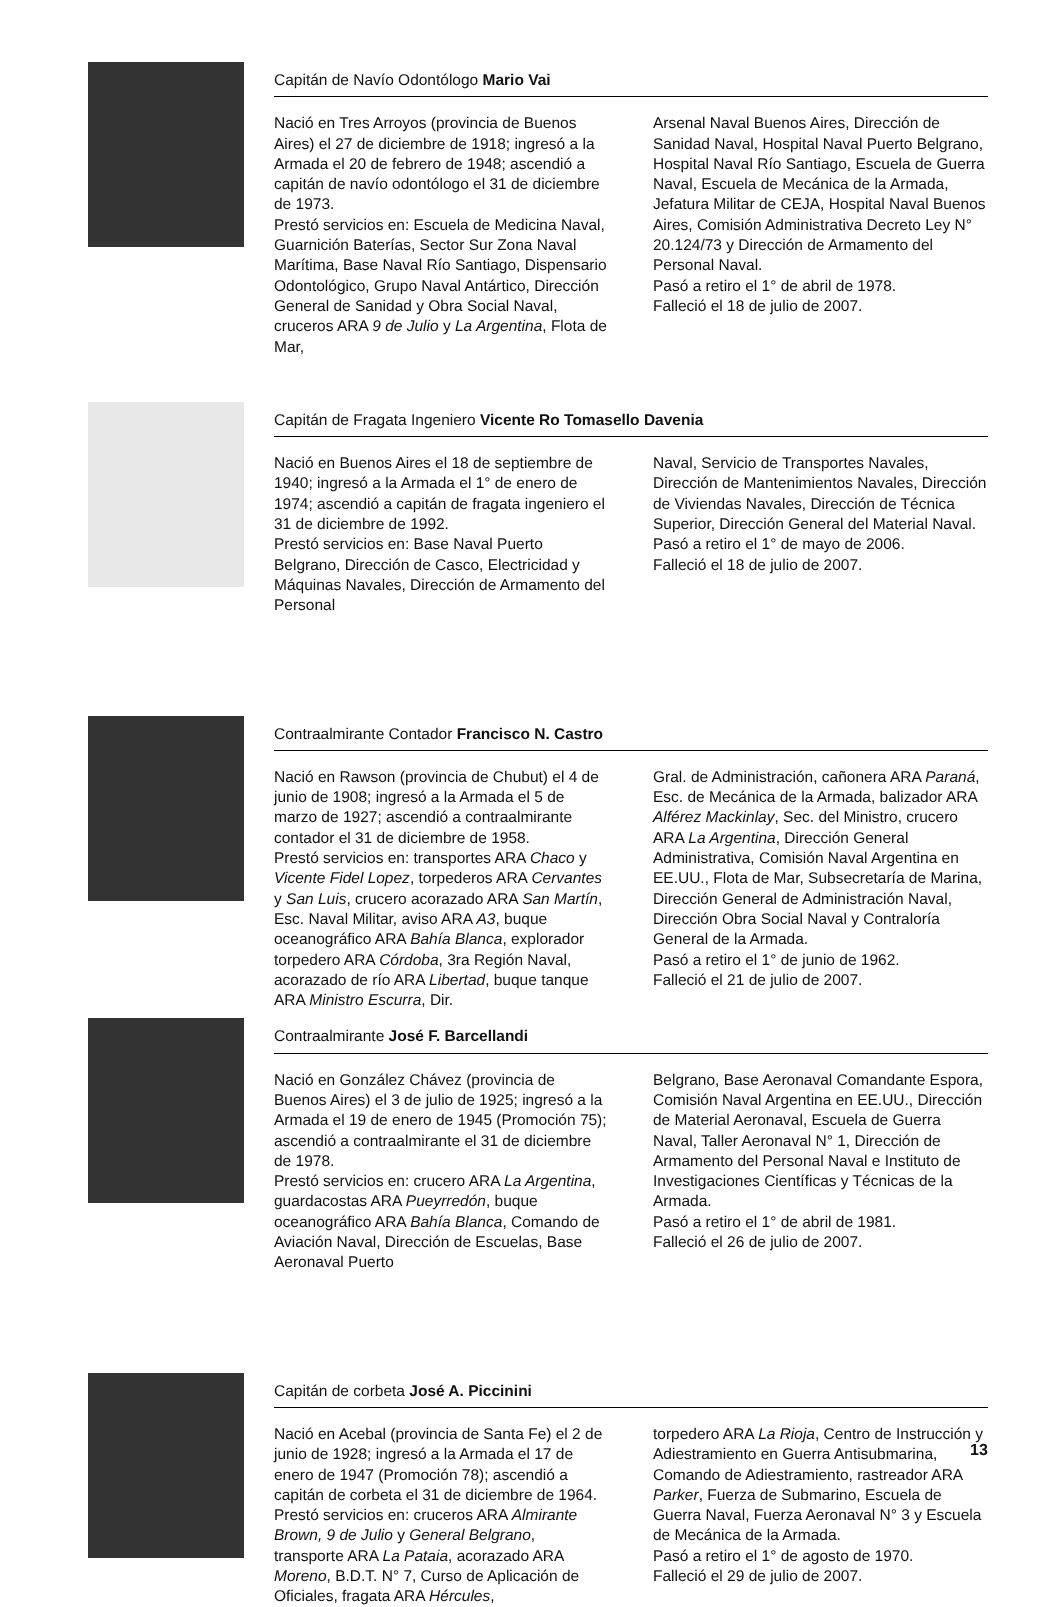Capitán de Navío Odontólogo Mario Vai
Nació en Tres Arroyos (provincia de Buenos Aires) el 27 de diciembre de 1918; ingresó a la Armada el 20 de febrero de 1948; ascendió a capitán de navío odontólogo el 31 de diciembre de 1973.
Prestó servicios en: Escuela de Medicina Naval, Guarnición Baterías, Sector Sur Zona Naval Marítima, Base Naval Río Santiago, Dispensario Odontológico, Grupo Naval Antártico, Dirección General de Sanidad y Obra Social Naval, cruceros ARA 9 de Julio y La Argentina, Flota de Mar,
Arsenal Naval Buenos Aires, Dirección de Sanidad Naval, Hospital Naval Puerto Belgrano, Hospital Naval Río Santiago, Escuela de Guerra Naval, Escuela de Mecánica de la Armada, Jefatura Militar de CEJA, Hospital Naval Buenos Aires, Comisión Administrativa Decreto Ley N° 20.124/73 y Dirección de Armamento del Personal Naval.
Pasó a retiro el 1° de abril de 1978.
Falleció el 18 de julio de 2007.
Capitán de Fragata Ingeniero Vicente Ro Tomasello Davenia
Nació en Buenos Aires el 18 de septiembre de 1940; ingresó a la Armada el 1° de enero de 1974; ascendió a capitán de fragata ingeniero el 31 de diciembre de 1992.
Prestó servicios en: Base Naval Puerto Belgrano, Dirección de Casco, Electricidad y Máquinas Navales, Dirección de Armamento del Personal
Naval, Servicio de Transportes Navales, Dirección de Mantenimientos Navales, Dirección de Viviendas Navales, Dirección de Técnica Superior, Dirección General del Material Naval.
Pasó a retiro el 1° de mayo de 2006.
Falleció el 18 de julio de 2007.
Contraalmirante Contador Francisco N. Castro
Nació en Rawson (provincia de Chubut) el 4 de junio de 1908; ingresó a la Armada el 5 de marzo de 1927; ascendió a contraalmirante contador el 31 de diciembre de 1958.
Prestó servicios en: transportes ARA Chaco y Vicente Fidel Lopez, torpederos ARA Cervantes y San Luis, crucero acorazado ARA San Martín, Esc. Naval Militar, aviso ARA A3, buque oceanográfico ARA Bahía Blanca, explorador torpedero ARA Córdoba, 3ra Región Naval, acorazado de río ARA Libertad, buque tanque ARA Ministro Escurra, Dir.
Gral. de Administración, cañonera ARA Paraná, Esc. de Mecánica de la Armada, balizador ARA Alférez Mackinlay, Sec. del Ministro, crucero ARA La Argentina, Dirección General Administrativa, Comisión Naval Argentina en EE.UU., Flota de Mar, Subsecretaría de Marina, Dirección General de Administración Naval, Dirección Obra Social Naval y Contraloría General de la Armada.
Pasó a retiro el 1° de junio de 1962.
Falleció el 21 de julio de 2007.
Contraalmirante José F. Barcellandi
Nació en González Chávez (provincia de Buenos Aires) el 3 de julio de 1925; ingresó a la Armada el 19 de enero de 1945 (Promoción 75); ascendió a contraalmirante el 31 de diciembre de 1978.
Prestó servicios en: crucero ARA La Argentina, guardacostas ARA Pueyrredón, buque oceanográfico ARA Bahía Blanca, Comando de Aviación Naval, Dirección de Escuelas, Base Aeronaval Puerto
Belgrano, Base Aeronaval Comandante Espora, Comisión Naval Argentina en EE.UU., Dirección de Material Aeronaval, Escuela de Guerra Naval, Taller Aeronaval N° 1, Dirección de Armamento del Personal Naval e Instituto de Investigaciones Científicas y Técnicas de la Armada.
Pasó a retiro el 1° de abril de 1981.
Falleció el 26 de julio de 2007.
Capitán de corbeta José A. Piccinini
Nació en Acebal (provincia de Santa Fe) el 2 de junio de 1928; ingresó a la Armada el 17 de enero de 1947 (Promoción 78); ascendió a capitán de corbeta el 31 de diciembre de 1964.
Prestó servicios en: cruceros ARA Almirante Brown, 9 de Julio y General Belgrano, transporte ARA La Pataia, acorazado ARA Moreno, B.D.T. N° 7, Curso de Aplicación de Oficiales, fragata ARA Hércules,
torpedero ARA La Rioja, Centro de Instrucción y Adiestramiento en Guerra Antisubmarina, Comando de Adiestramiento, rastreador ARA Parker, Fuerza de Submarino, Escuela de Guerra Naval, Fuerza Aeronaval N° 3 y Escuela de Mecánica de la Armada.
Pasó a retiro el 1° de agosto de 1970.
Falleció el 29 de julio de 2007.
13